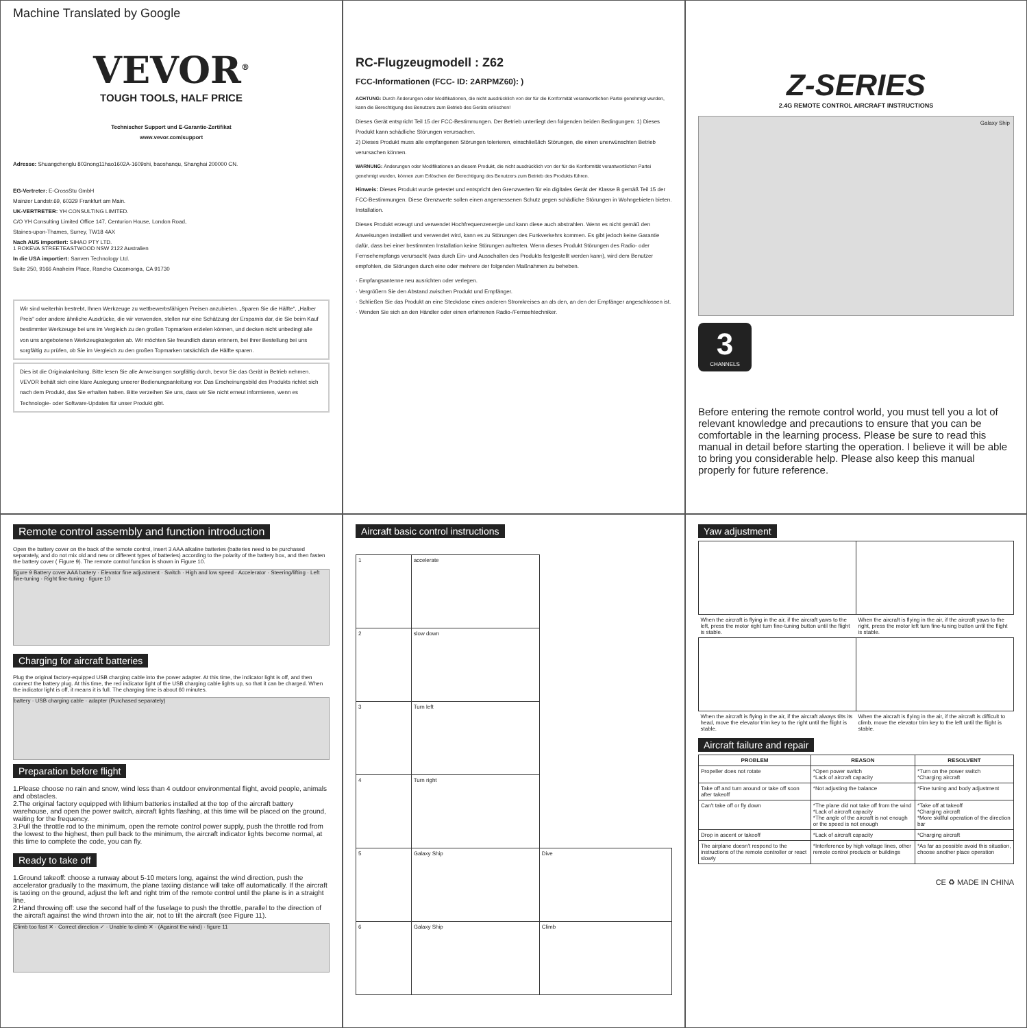Machine Translated by Google
VEVOR<sup>®</sup>
TOUGH TOOLS, HALF PRICE
Technischer Support und E-Garantie-Zertifikat
www.vevor.com/support
Adresse: Shuangchenglu 803nong11hao1602A-1609shi, baoshanqu, Shanghai 200000 CN.
EG-Vertreter: E-CrossStu GmbH
Mainzer Landstr.69, 60329 Frankfurt am Main.
UK-VERTRETER: YH CONSULTING LIMITED.
C/O YH Consulting Limited Office 147, Centurion House, London Road,
Staines-upon-Thames, Surrey, TW18 4AX
Nach AUS importiert: SIHAO PTY LTD.
1 ROKEVA STREETEASTWOOD NSW 2122 Australien
In die USA importiert: Sanven Technology Ltd.
Suite 250, 9166 Anaheim Place, Rancho Cucamonga, CA 91730
Wir sind weiterhin bestrebt, Ihnen Werkzeuge zu wettbewerbsfähigen Preisen anzubieten. „Sparen Sie die Hälfte“, „Halber Preis“ oder andere ähnliche Ausdrücke, die wir verwenden, stellen nur eine Schätzung der Ersparnis dar, die Sie beim Kauf bestimmter Werkzeuge bei uns im Vergleich zu den großen Topmarken erzielen können, und decken nicht unbedingt alle von uns angebotenen Werkzeugkategorien ab. Wir möchten Sie freundlich daran erinnern, bei Ihrer Bestellung bei uns sorgfältig zu prüfen, ob Sie im Vergleich zu den großen Topmarken tatsächlich die Hälfte sparen.
Dies ist die Originalanleitung. Bitte lesen Sie alle Anweisungen sorgfältig durch, bevor Sie das Gerät in Betrieb nehmen. VEVOR behält sich eine klare Auslegung unserer Bedienungsanleitung vor. Das Erscheinungsbild des Produkts richtet sich nach dem Produkt, das Sie erhalten haben. Bitte verzeihen Sie uns, dass wir Sie nicht erneut informieren, wenn es Technologie- oder Software-Updates für unser Produkt gibt.
RC-Flugzeugmodell : Z62
FCC-Informationen (FCC- ID: 2ARPMZ60): )
ACHTUNG: Durch Änderungen oder Modifikationen, die nicht ausdrücklich von der für die Konformität verantwortlichen Partei genehmigt wurden, kann die Berechtigung des Benutzers zum Betrieb des Geräts erlöschen!
Dieses Gerät entspricht Teil 15 der FCC-Bestimmungen. Der Betrieb unterliegt den folgenden beiden Bedingungen: 1) Dieses Produkt kann schädliche Störungen verursachen.
2) Dieses Produkt muss alle empfangenen Störungen tolerieren, einschließlich Störungen, die einen unerwünschten Betrieb verursachen können.
WARNUNG: Änderungen oder Modifikationen an diesem Produkt, die nicht ausdrücklich von der für die Konformität verantwortlichen Partei genehmigt wurden, können zum Erlöschen der Berechtigung des Benutzers zum Betrieb des Produkts führen.
Hinweis: Dieses Produkt wurde getestet und entspricht den Grenzwerten für ein digitales Gerät der Klasse B gemäß Teil 15 der FCC-Bestimmungen. Diese Grenzwerte sollen einen angemessenen Schutz gegen schädliche Störungen in Wohngebieten bieten.
Installation.
Dieses Produkt erzeugt und verwendet Hochfrequenzenergie und kann diese auch abstrahlen. Wenn es nicht gemäß den Anweisungen installiert und verwendet wird, kann es zu Störungen des Funkverkehrs kommen. Es gibt jedoch keine Garantie dafür, dass bei einer bestimmten Installation keine Störungen auftreten. Wenn dieses Produkt Störungen des Radio- oder Fernsehempfangs verursacht (was durch Ein- und Ausschalten des Produkts festgestellt werden kann), wird dem Benutzer empfohlen, die Störungen durch eine oder mehrere der folgenden Maßnahmen zu beheben.
· Empfangsantenne neu ausrichten oder verlegen.
· Vergrößern Sie den Abstand zwischen Produkt und Empfänger.
· Schließen Sie das Produkt an eine Steckdose eines anderen Stromkreises an als den, an den der Empfänger angeschlossen ist.
· Wenden Sie sich an den Händler oder einen erfahrenen Radio-/Fernsehtechniker.
Z-SERIES
2.4G REMOTE CONTROL AIRCRAFT INSTRUCTIONS
Galaxy Ship
3
CHANNELS
Before entering the remote control world, you must tell you a lot of relevant knowledge and precautions to ensure that you can be comfortable in the learning process. Please be sure to read this manual in detail before starting the operation. I believe it will be able to bring you considerable help. Please also keep this manual properly for future reference.
Remote control assembly and function introduction
Open the battery cover on the back of the remote control, insert 3 AAA alkaline batteries (batteries need to be purchased separately, and do not mix old and new or different types of batteries) according to the polarity of the battery box, and then fasten the battery cover ( Figure 9). The remote control function is shown in Figure 10.
figure 9 Battery cover AAA battery · Elevator fine adjustment · Switch · High and low speed · Accelerator · Steering/lifting · Left fine-tuning · Right fine-tuning · figure 10
Charging for aircraft batteries
Plug the original factory-equipped USB charging cable into the power adapter. At this time, the indicator light is off, and then connect the battery plug. At this time, the red indicator light of the USB charging cable lights up, so that it can be charged. When the indicator light is off, it means it is full. The charging time is about 60 minutes.
battery · USB charging cable · adapter (Purchased separately)
Preparation before flight
1.Please choose no rain and snow, wind less than 4 outdoor environmental flight, avoid people, animals and obstacles.
2.The original factory equipped with lithium batteries installed at the top of the aircraft battery warehouse, and open the power switch, aircraft lights flashing, at this time will be placed on the ground, waiting for the frequency.
3.Pull the throttle rod to the minimum, open the remote control power supply, push the throttle rod from the lowest to the highest, then pull back to the minimum, the aircraft indicator lights become normal, at this time to complete the code, you can fly.
Ready to take off
1.Ground takeoff: choose a runway about 5-10 meters long, against the wind direction, push the accelerator gradually to the maximum, the plane taxiing distance will take off automatically. If the aircraft is taxiing on the ground, adjust the left and right trim of the remote control until the plane is in a straight line.
2.Hand throwing off: use the second half of the fuselage to push the throttle, parallel to the direction of the aircraft against the wind thrown into the air, not to tilt the aircraft (see Figure 11).
Climb too fast ✕ · Correct direction ✓ · Unable to climb ✕ · (Against the wind) · figure 11
Aircraft basic control instructions
| 1 | accelerate | |
| 2 | slow down | |
| 3 | Turn left | |
| 4 | Turn right | |
| 5 | Galaxy Ship | Dive |
| 6 | Galaxy Ship | Climb |
Yaw adjustment
| When the aircraft is flying in the air, if the aircraft yaws to the left, press the motor right turn fine-tuning button until the flight is stable. | When the aircraft is flying in the air, if the aircraft yaws to the right, press the motor left turn fine-tuning button until the flight is stable. |
| When the aircraft is flying in the air, if the aircraft always tilts its head, move the elevator trim key to the right until the flight is stable. | When the aircraft is flying in the air, if the aircraft is difficult to climb, move the elevator trim key to the left until the flight is stable. |
Aircraft failure and repair
| PROBLEM | REASON | RESOLVENT |
| --- | --- | --- |
| Propeller does not rotate | *Open power switch *Lack of aircraft capacity | *Turn on the power switch *Charging aircraft |
| Take off and turn around or take off soon after takeoff | *Not adjusting the balance | *Fine tuning and body adjustment |
| Can't take off or fly down | *The plane did not take off from the wind *Lack of aircraft capacity *The angle of the aircraft is not enough or the speed is not enough | *Take off at takeoff *Charging aircraft *More skillful operation of the direction bar |
| Drop in ascent or takeoff | *Lack of aircraft capacity | *Charging aircraft |
| The airplane doesn't respond to the instructions of the remote controller or react slowly | *Interference by high voltage lines, other remote control products or buildings | *As far as possible avoid this situation, choose another place operation |
CE ♻ MADE IN CHINA